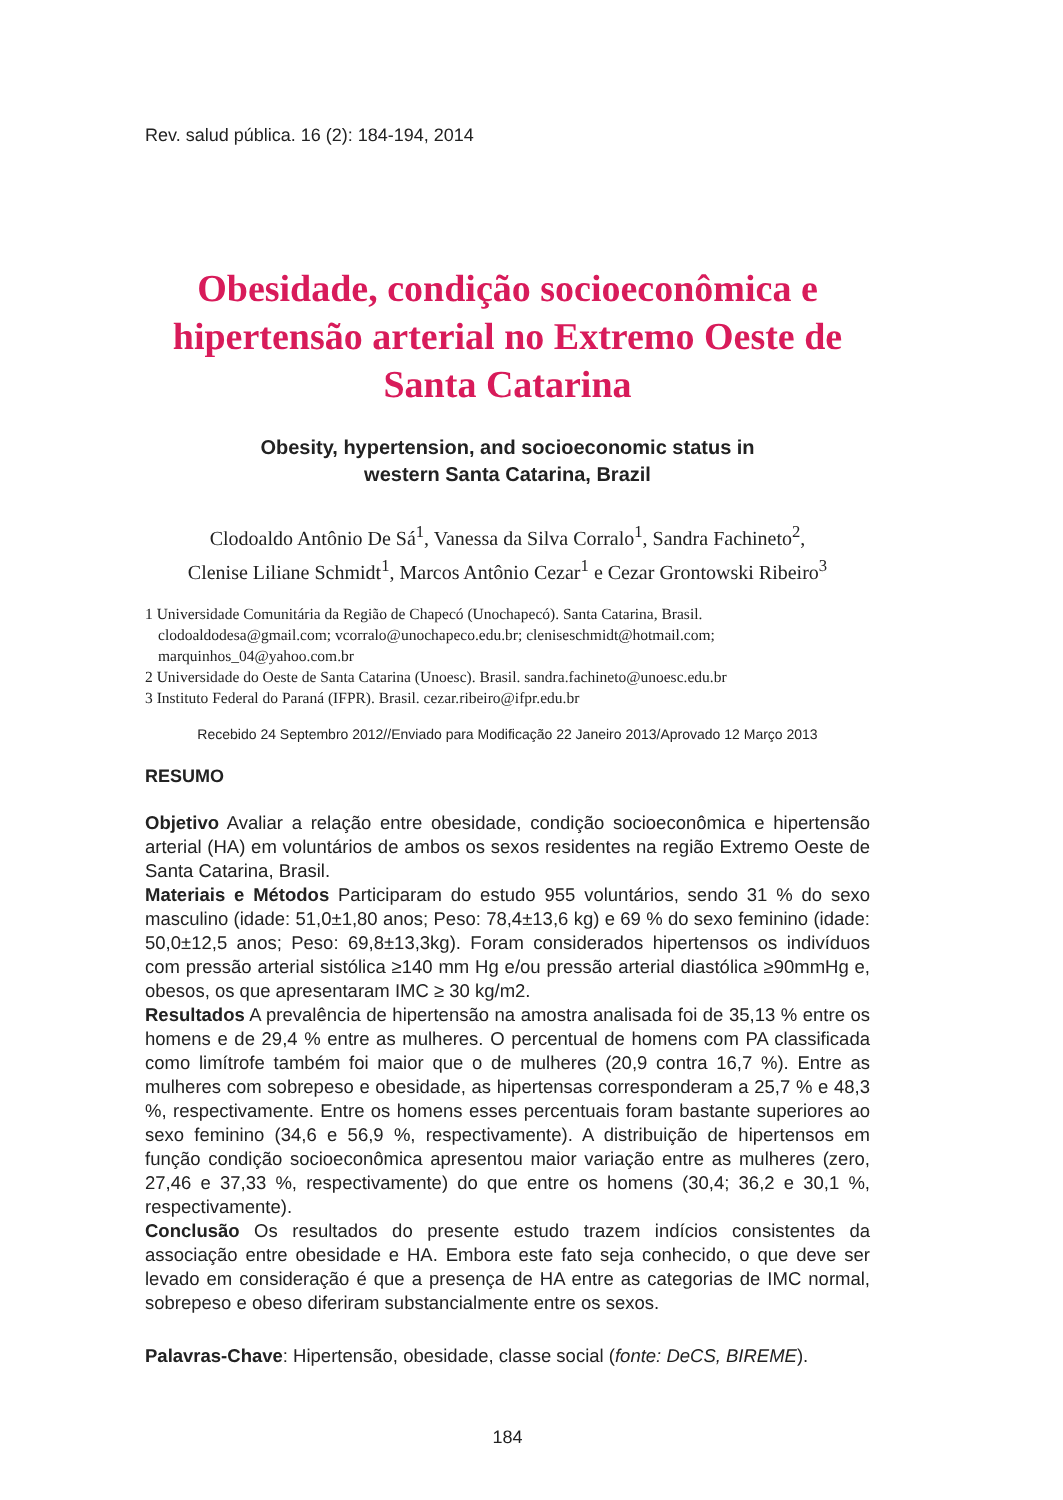Rev. salud pública. 16 (2): 184-194, 2014
Obesidade, condição socioeconômica e hipertensão arterial no Extremo Oeste de Santa Catarina
Obesity, hypertension, and socioeconomic status in
western Santa Catarina, Brazil
Clodoaldo Antônio De Sá<sup>1</sup>, Vanessa da Silva Corralo<sup>1</sup>, Sandra Fachineto<sup>2</sup>,
Clenise Liliane Schmidt<sup>1</sup>, Marcos Antônio Cezar<sup>1</sup> e Cezar Grontowski Ribeiro<sup>3</sup>
1 Universidade Comunitária da Região de Chapecó (Unochapecó). Santa Catarina, Brasil. clodoaldodesa@gmail.com; vcorralo@unochapeco.edu.br; cleniseschmidt@hotmail.com; marquinhos_04@yahoo.com.br
2 Universidade do Oeste de Santa Catarina (Unoesc). Brasil. sandra.fachineto@unoesc.edu.br
3 Instituto Federal do Paraná (IFPR). Brasil. cezar.ribeiro@ifpr.edu.br
Recebido 24 Septembro 2012//Enviado para Modificação 22 Janeiro 2013/Aprovado 12 Março 2013
RESUMO
Objetivo Avaliar a relação entre obesidade, condição socioeconômica e hipertensão arterial (HA) em voluntários de ambos os sexos residentes na região Extremo Oeste de Santa Catarina, Brasil.
Materiais e Métodos Participaram do estudo 955 voluntários, sendo 31 % do sexo masculino (idade: 51,0±1,80 anos; Peso: 78,4±13,6 kg) e 69 % do sexo feminino (idade: 50,0±12,5 anos; Peso: 69,8±13,3kg). Foram considerados hipertensos os indivíduos com pressão arterial sistólica ≥140 mm Hg e/ou pressão arterial diastólica ≥90mmHg e, obesos, os que apresentaram IMC ≥ 30 kg/m2.
Resultados A prevalência de hipertensão na amostra analisada foi de 35,13 % entre os homens e de 29,4 % entre as mulheres. O percentual de homens com PA classificada como limítrofe também foi maior que o de mulheres (20,9 contra 16,7 %). Entre as mulheres com sobrepeso e obesidade, as hipertensas corresponderam a 25,7 % e 48,3 %, respectivamente. Entre os homens esses percentuais foram bastante superiores ao sexo feminino (34,6 e 56,9 %, respectivamente). A distribuição de hipertensos em função condição socioeconômica apresentou maior variação entre as mulheres (zero, 27,46 e 37,33 %, respectivamente) do que entre os homens (30,4; 36,2 e 30,1 %, respectivamente).
Conclusão Os resultados do presente estudo trazem indícios consistentes da associação entre obesidade e HA. Embora este fato seja conhecido, o que deve ser levado em consideração é que a presença de HA entre as categorias de IMC normal, sobrepeso e obeso diferiram substancialmente entre os sexos.
Palavras-Chave: Hipertensão, obesidade, classe social (fonte: DeCS, BIREME).
184